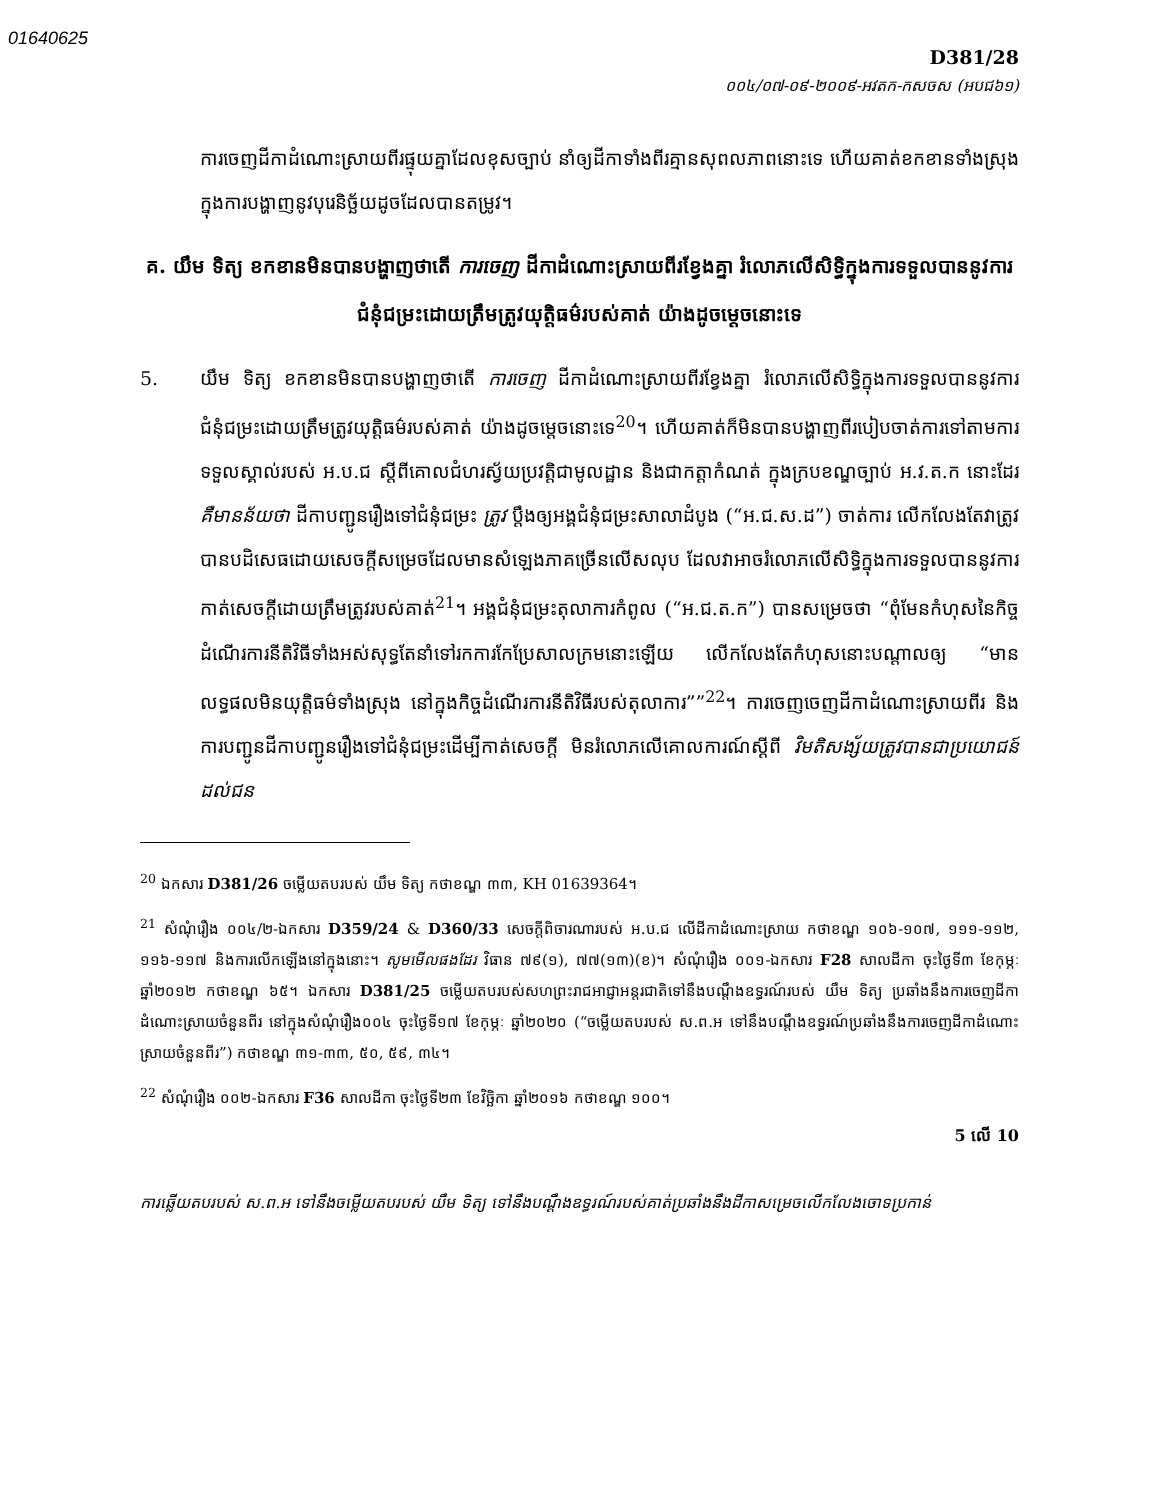01640625
D381/28
០០៤/០៧-០៩-២០០៩-អវតក-កសចស (អបជ៦១)
ការចេញដីកាដំណោះស្រាយពីរផ្ទុយគ្នាដែលខុសច្បាប់ នាំឲ្យដីកាទាំងពីរគ្មានសុពលភាពនោះទេ ហើយគាត់ខកខានទាំងស្រុងក្នុងការបង្ហាញនូវបុរេនិច្ឆ័យដូចដែលបានតម្រូវ។
គ. យឹម ទិត្យ ខកខានមិនបានបង្ហាញថាតើ ការចេញ ដីកាដំណោះស្រាយពីរខ្វែងគ្នា រំលោភលើសិទ្ធិក្នុងការទទួលបាននូវការជំនុំជម្រះដោយត្រឹមត្រូវយុត្តិធម៌របស់គាត់ យ៉ាងដូចម្តេចនោះទេ
5. យឹម ទិត្យ ខកខានមិនបានបង្ហាញថាតើ ការចេញ ដីកាដំណោះស្រាយពីរខ្វែងគ្នា រំលោភលើសិទ្ធិក្នុងការទទួលបាននូវការជំនុំជម្រះដោយត្រឹមត្រូវយុត្តិធម៌របស់គាត់ យ៉ាងដូចម្តេចនោះទេ<sup>20</sup>។ ហើយគាត់ក៏មិនបានបង្ហាញពីរបៀបចាត់ការទៅតាមការទទួលស្គាល់របស់ អ.ប.ជ ស្តីពីគោលជំហរស្វ័យប្រវត្តិជាមូលដ្ឋាន និងជាកត្តាកំណត់ ក្នុងក្របខណ្ឌច្បាប់ អ.វ.ត.ក នោះដែរ គឺមានន័យថា ដីកាបញ្ជូនរឿងទៅជំនុំជម្រះ ត្រូវ ប្តឹងឲ្យអង្គជំនុំជម្រះសាលាដំបូង (“អ.ជ.ស.ដ”) ចាត់ការ លើកលែងតែវាត្រូវបានបដិសេធដោយសេចក្តីសម្រេចដែលមានសំឡេងភាគច្រើនលើសលុប ដែលវាអាចរំលោភលើសិទ្ធិក្នុងការទទួលបាននូវការកាត់សេចក្តីដោយត្រឹមត្រូវរបស់គាត់<sup>21</sup>។ អង្គជំនុំជម្រះតុលាការកំពូល (“អ.ជ.ត.ក”) បានសម្រេចថា “ពុំមែនកំហុសនៃកិច្ចដំណើរការនីតិវិធីទាំងអស់សុទ្ធតែនាំទៅរកការកែប្រែសាលក្រមនោះឡើយ លើកលែងតែកំហុសនោះបណ្តាលឲ្យ “មានលទ្ធផលមិនយុត្តិធម៌ទាំងស្រុង នៅក្នុងកិច្ចដំណើរការនីតិវិធីរបស់តុលាការ””<sup>22</sup>។ ការចេញចេញដីកាដំណោះស្រាយពីរ និងការបញ្ជូនដីកាបញ្ជូនរឿងទៅជំនុំជម្រះដើម្បីកាត់សេចក្តី មិនរំលោភលើគោលការណ៍ស្តីពី វិមតិសង្ស័យត្រូវបានជាប្រយោជន៍ដល់ជន
<sup>20</sup> ឯកសារ D381/26 ចម្លើយតបរបស់ យឹម ទិត្យ កថាខណ្ឌ ៣៣, KH 01639364។
<sup>21</sup> សំណុំរឿង ០០៤/២-ឯកសារ D359/24 & D360/33 សេចក្តីពិចារណារបស់ អ.ប.ជ លើដីកាដំណោះស្រាយ កថាខណ្ឌ ១០៦-១០៧, ១១១-១១២, ១១៦-១១៧ និងការលើកឡើងនៅក្នុងនោះ។ សូមមើលផងដែរ វិធាន ៧៩(១), ៧៧(១៣)(ខ)។ សំណុំរឿង ០០១-ឯកសារ F28 សាលដីកា ចុះថ្ងៃទី៣ ខែកុម្ភៈ ឆ្នាំ២០១២ កថាខណ្ឌ ៦៥។ ឯកសារ D381/25 ចម្លើយតបរបស់សហព្រះរាជអាជ្ញាអន្តរជាតិទៅនឹងបណ្តឹងឧទ្ធរណ៍របស់ យឹម ទិត្យ ប្រឆាំងនឹងការចេញដីកាដំណោះស្រាយចំនួនពីរ នៅក្នុងសំណុំរឿង០០៤ ចុះថ្ងៃទី១៧ ខែកុម្ភៈ ឆ្នាំ២០២០ (“ចម្លើយតបរបស់ ស.ព.អ ទៅនឹងបណ្តឹងឧទ្ធរណ៍ប្រឆាំងនឹងការចេញដីកាដំណោះស្រាយចំនួនពីរ”) កថាខណ្ឌ ៣១-៣៣, ៥០, ៥៩, ៣៤។
<sup>22</sup> សំណុំរឿង ០០២-ឯកសារ F36 សាលដីកា ចុះថ្ងៃទី២៣ ខែវិច្ឆិកា ឆ្នាំ២០១៦ កថាខណ្ឌ ១០០។
5 លើ 10
ការឆ្លើយតបរបស់ ស.ព.អ ទៅនឹងចម្លើយតបរបស់ យឹម ទិត្យ ទៅនឹងបណ្តឹងឧទ្ធរណ៍របស់គាត់ប្រឆាំងនឹងដីកាសម្រេចលើកលែងចោទប្រកាន់